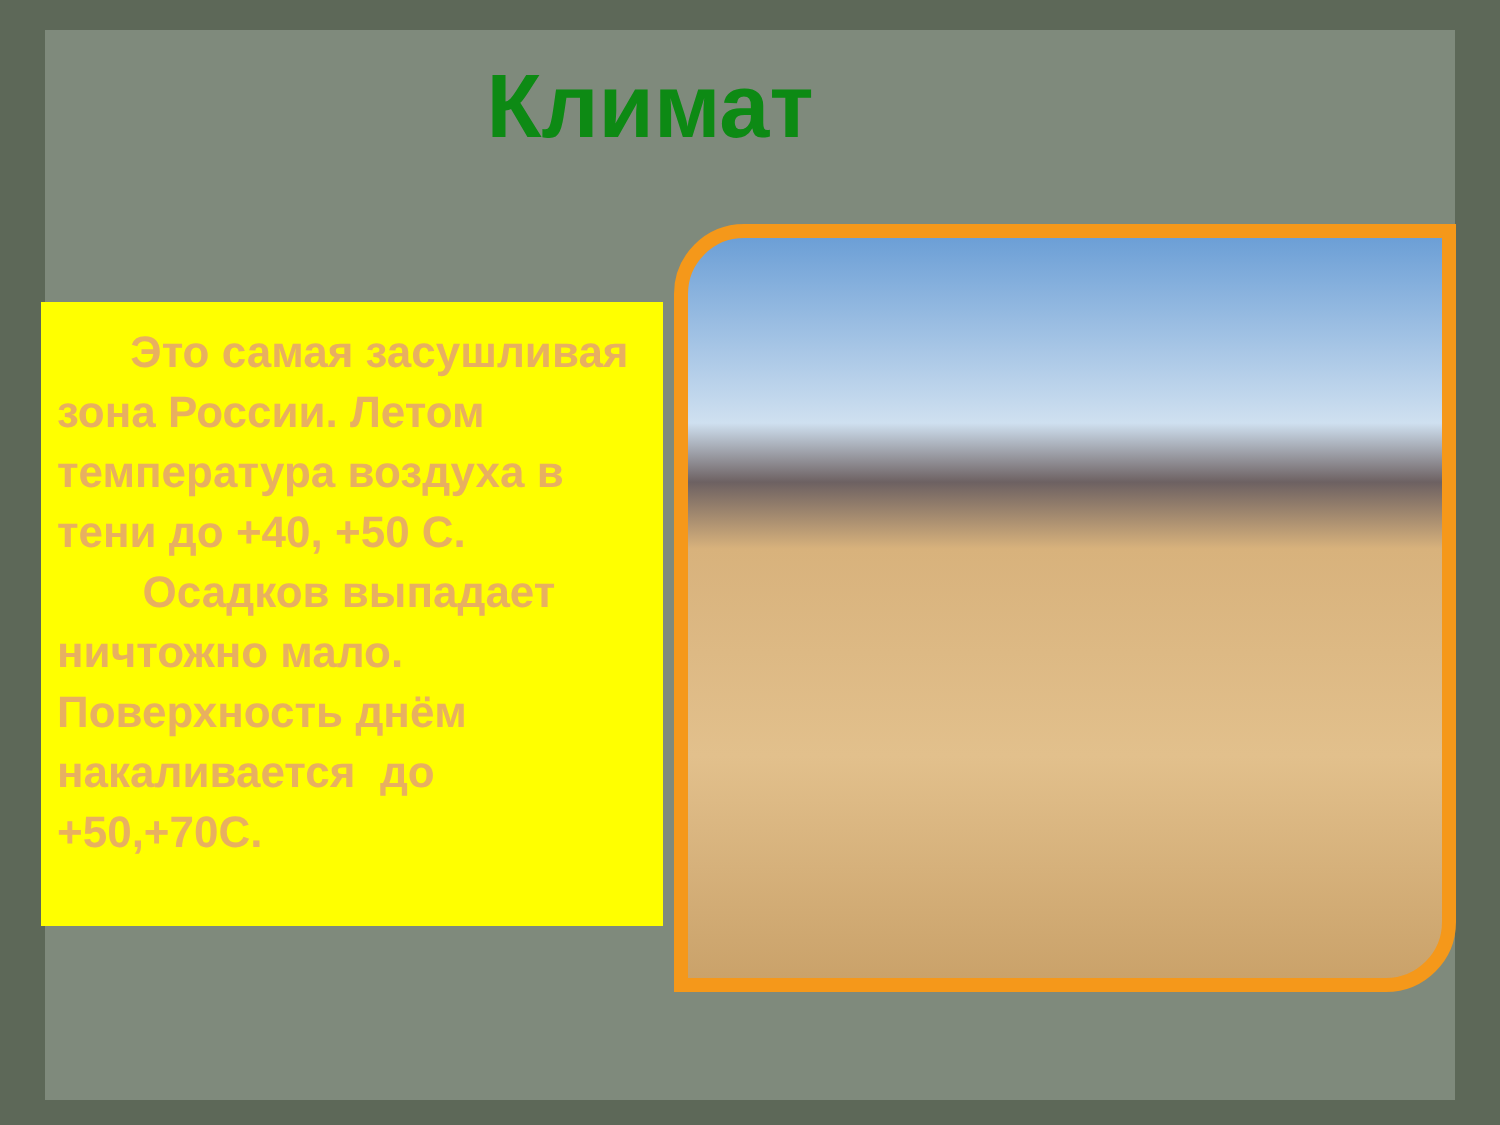Климат
Это самая засушливая зона России. Летом температура воздуха в тени до +40, +50 С. Осадков выпадает ничтожно мало. Поверхность днём накаливается до +50,+70С.